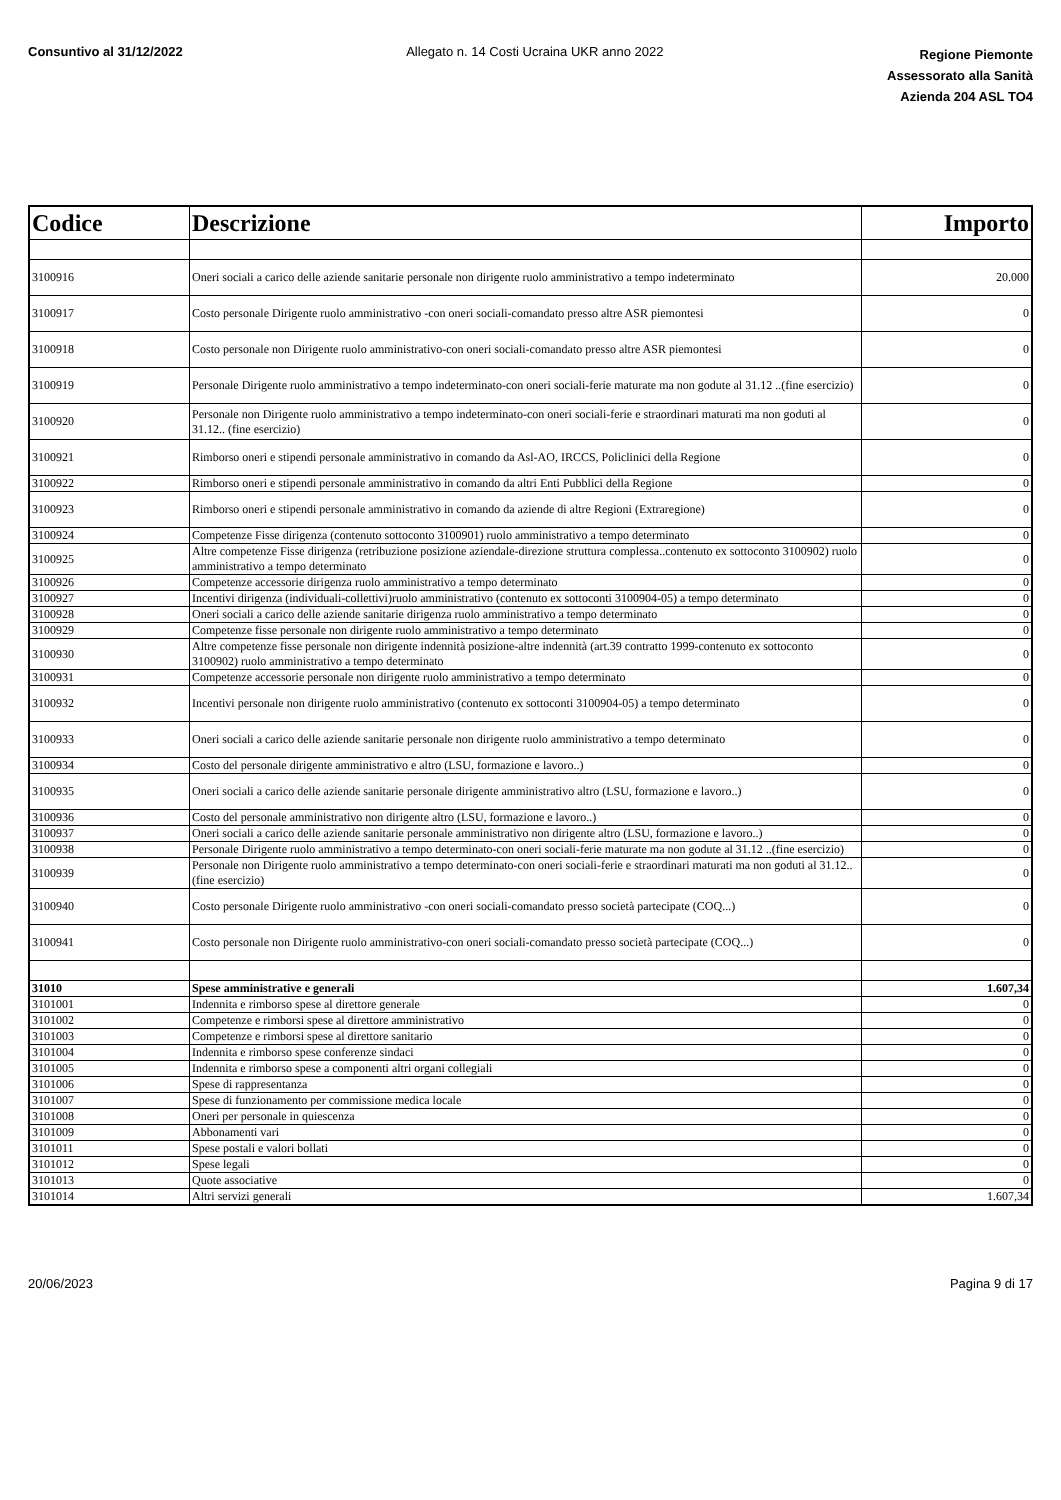Consuntivo al 31/12/2022 Allegato n. 14 Costi Ucraina UKR anno 2022
Regione Piemonte
Assessorato alla Sanità
Azienda 204 ASL TO4
| Codice | Descrizione | Importo |
| --- | --- | --- |
| 3100916 | Oneri sociali a carico delle aziende sanitarie personale non dirigente ruolo amministrativo a tempo indeterminato | 20.000 |
| 3100917 | Costo personale Dirigente ruolo amministrativo -con oneri sociali-comandato presso altre ASR piemontesi | 0 |
| 3100918 | Costo personale non Dirigente ruolo amministrativo-con oneri sociali-comandato presso altre ASR piemontesi | 0 |
| 3100919 | Personale Dirigente ruolo amministrativo a tempo indeterminato-con oneri sociali-ferie maturate ma non godute al 31.12 ..(fine esercizio) | 0 |
| 3100920 | Personale non Dirigente ruolo amministrativo a tempo indeterminato-con oneri sociali-ferie e straordinari maturati ma non goduti al 31.12.. (fine esercizio) | 0 |
| 3100921 | Rimborso oneri e stipendi personale amministrativo in comando da Asl-AO, IRCCS, Policlinici della Regione | 0 |
| 3100922 | Rimborso oneri e stipendi personale amministrativo in comando da altri Enti Pubblici della Regione | 0 |
| 3100923 | Rimborso oneri e stipendi personale amministrativo in comando da aziende di altre Regioni (Extraregione) | 0 |
| 3100924 | Competenze Fisse dirigenza (contenuto sottoconto 3100901) ruolo amministrativo a tempo determinato | 0 |
| 3100925 | Altre competenze Fisse dirigenza (retribuzione posizione aziendale-direzione struttura complessa..contenuto ex sottoconto 3100902) ruolo amministrativo a tempo determinato | 0 |
| 3100926 | Competenze accessorie dirigenza ruolo amministrativo a tempo determinato | 0 |
| 3100927 | Incentivi dirigenza (individuali-collettivi)ruolo amministrativo (contenuto ex sottoconti 3100904-05) a tempo determinato | 0 |
| 3100928 | Oneri sociali a carico delle aziende sanitarie dirigenza ruolo amministrativo a tempo determinato | 0 |
| 3100929 | Competenze fisse personale non dirigente ruolo amministrativo a tempo determinato | 0 |
| 3100930 | Altre competenze fisse personale non dirigente indennità posizione-altre indennità (art.39 contratto 1999-contenuto ex sottoconto 3100902) ruolo amministrativo a tempo determinato | 0 |
| 3100931 | Competenze accessorie personale non dirigente ruolo amministrativo a tempo determinato | 0 |
| 3100932 | Incentivi personale non dirigente ruolo amministrativo (contenuto ex sottoconti 3100904-05) a tempo determinato | 0 |
| 3100933 | Oneri sociali a carico delle aziende sanitarie personale non dirigente ruolo amministrativo a tempo determinato | 0 |
| 3100934 | Costo del personale dirigente amministrativo e altro (LSU, formazione e lavoro..) | 0 |
| 3100935 | Oneri sociali a carico delle aziende sanitarie personale dirigente amministrativo altro (LSU, formazione e lavoro..) | 0 |
| 3100936 | Costo del personale amministrativo non dirigente altro (LSU, formazione e lavoro..) | 0 |
| 3100937 | Oneri sociali a carico delle aziende sanitarie personale amministrativo non dirigente altro (LSU, formazione e lavoro..) | 0 |
| 3100938 | Personale Dirigente ruolo amministrativo a tempo determinato-con oneri sociali-ferie maturate ma non godute al 31.12 ..(fine esercizio) | 0 |
| 3100939 | Personale non Dirigente ruolo amministrativo a tempo determinato-con oneri sociali-ferie e straordinari maturati ma non goduti al 31.12.. (fine esercizio) | 0 |
| 3100940 | Costo personale Dirigente ruolo amministrativo -con oneri sociali-comandato presso società partecipate (COQ...) | 0 |
| 3100941 | Costo personale non Dirigente ruolo amministrativo-con oneri sociali-comandato presso società partecipate (COQ...) | 0 |
| 31010 | Spese amministrative e generali | 1.607,34 |
| 3101001 | Indennita e rimborso spese al direttore generale | 0 |
| 3101002 | Competenze e rimborsi spese al direttore amministrativo | 0 |
| 3101003 | Competenze e rimborsi spese al direttore sanitario | 0 |
| 3101004 | Indennita e rimborso spese conferenze sindaci | 0 |
| 3101005 | Indennita e rimborso spese a componenti altri organi collegiali | 0 |
| 3101006 | Spese di rappresentanza | 0 |
| 3101007 | Spese di funzionamento per commissione medica locale | 0 |
| 3101008 | Oneri per personale in quiescenza | 0 |
| 3101009 | Abbonamenti vari | 0 |
| 3101011 | Spese postali e valori bollati | 0 |
| 3101012 | Spese legali | 0 |
| 3101013 | Quote associative | 0 |
| 3101014 | Altri servizi generali | 1.607,34 |
20/06/2023 Pagina 9 di 17